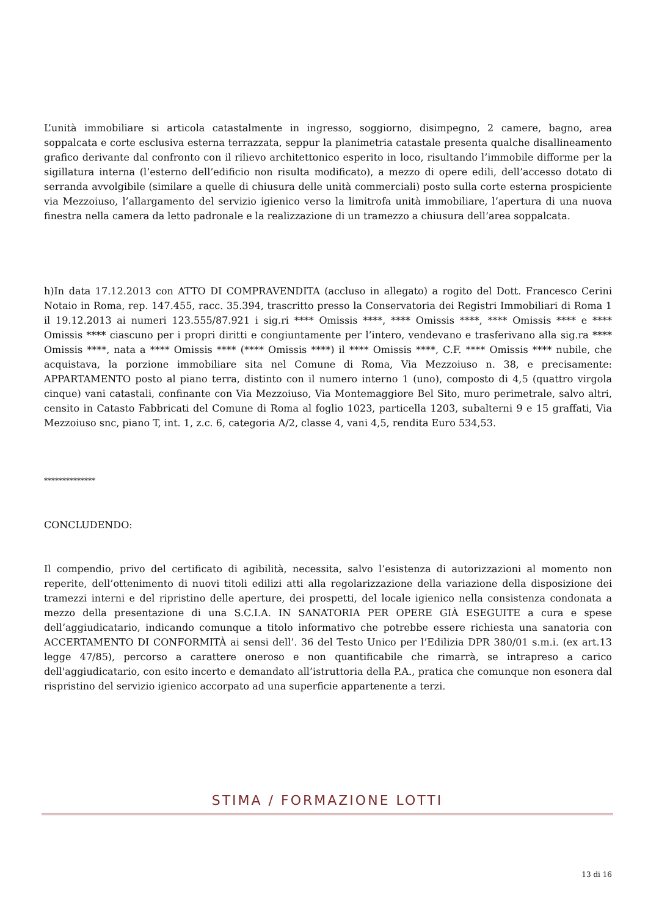L’unità immobiliare si articola catastalmente in ingresso, soggiorno, disimpegno, 2 camere, bagno, area soppalcata e corte esclusiva esterna terrazzata, seppur la planimetria catastale presenta qualche disallineamento grafico derivante dal confronto con il rilievo architettonico esperito in loco, risultando l’immobile difforme per la sigillatura interna (l’esterno dell’edificio non risulta modificato), a mezzo di opere edili, dell’accesso dotato di serranda avvolgibile (similare a quelle di chiusura delle unità commerciali) posto sulla corte esterna prospiciente via Mezzoiuso, l’allargamento del servizio igienico verso la limitrofa unità immobiliare, l’apertura di una nuova finestra nella camera da letto padronale e la realizzazione di un tramezzo a chiusura dell’area soppalcata.
h)In data 17.12.2013 con ATTO DI COMPRAVENDITA (accluso in allegato) a rogito del Dott. Francesco Cerini Notaio in Roma, rep. 147.455, racc. 35.394, trascritto presso la Conservatoria dei Registri Immobiliari di Roma 1 il 19.12.2013 ai numeri 123.555/87.921 i sig.ri **** Omissis ****, **** Omissis ****, **** Omissis **** e **** Omissis **** ciascuno per i propri diritti e congiuntamente per l’intero, vendevano e trasferivano alla sig.ra **** Omissis ****, nata a **** Omissis **** (**** Omissis ****) il **** Omissis ****, C.F. **** Omissis **** nubile, che acquistava, la porzione immobiliare sita nel Comune di Roma, Via Mezzoiuso n. 38, e precisamente: APPARTAMENTO posto al piano terra, distinto con il numero interno 1 (uno), composto di 4,5 (quattro virgola cinque) vani catastali, confinante con Via Mezzoiuso, Via Montemaggiore Bel Sito, muro perimetrale, salvo altri, censito in Catasto Fabbricati del Comune di Roma al foglio 1023, particella 1203, subalterni 9 e 15 graffati, Via Mezzoiuso snc, piano T, int. 1, z.c. 6, categoria A/2, classe 4, vani 4,5, rendita Euro 534,53.
**************
CONCLUDENDO:
Il compendio, privo del certificato di agibilità, necessita, salvo l’esistenza di autorizzazioni al momento non reperite, dell’ottenimento di nuovi titoli edilizi atti alla regolarizzazione della variazione della disposizione dei tramezzi interni e del ripristino delle aperture, dei prospetti, del locale igienico nella consistenza condonata a mezzo della presentazione di una S.C.I.A. IN SANATORIA PER OPERE GIÀ ESEGUITE a cura e spese dell’aggiudicatario, indicando comunque a titolo informativo che potrebbe essere richiesta una sanatoria con ACCERTAMENTO DI CONFORMITÀ ai sensi dell’. 36 del Testo Unico per l’Edilizia DPR 380/01 s.m.i. (ex art.13 legge 47/85), percorso a carattere oneroso e non quantificabile che rimarrà, se intrapreso a carico dell'aggiudicatario, con esito incerto e demandato all’istruttoria della P.A., pratica che comunque non esonera dal rispristino del servizio igienico accorpato ad una superficie appartenente a terzi.
STIMA / FORMAZIONE LOTTI
13 di 16